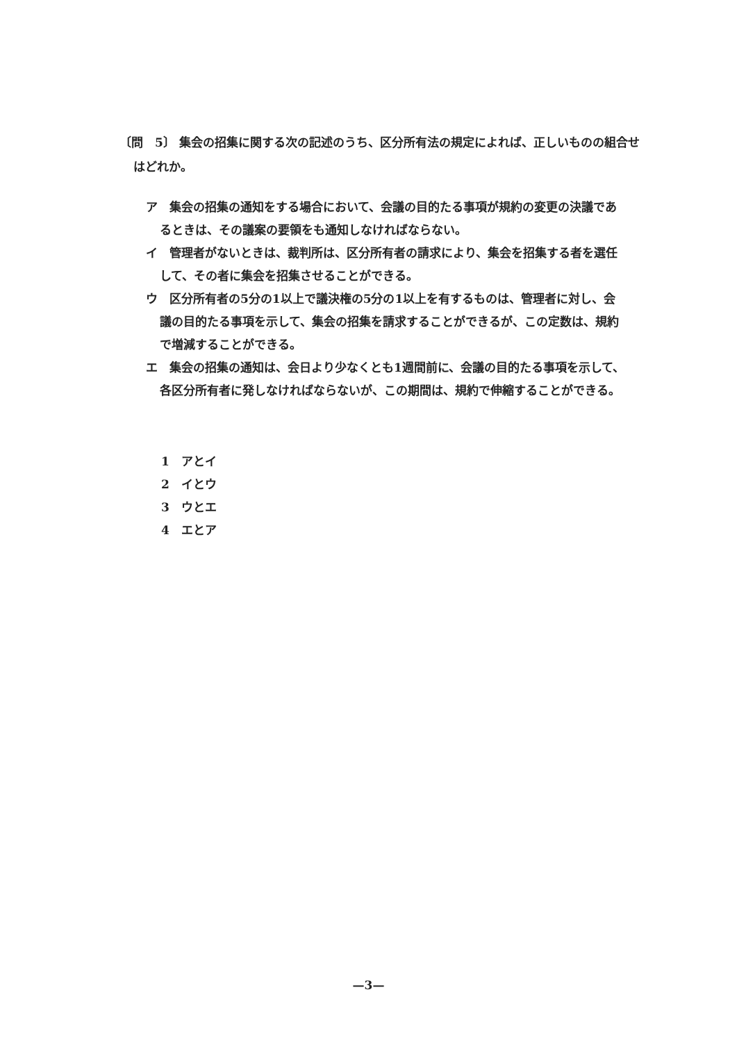〔問　5〕 集会の招集に関する次の記述のうち、区分所有法の規定によれば、正しいものの組合せはどれか。
ア　集会の招集の通知をする場合において、会議の目的たる事項が規約の変更の決議であるときは、その議案の要領をも通知しなければならない。
イ　管理者がないときは、裁判所は、区分所有者の請求により、集会を招集する者を選任して、その者に集会を招集させることができる。
ウ　区分所有者の5分の1以上で議決権の5分の1以上を有するものは、管理者に対し、会議の目的たる事項を示して、集会の招集を請求することができるが、この定数は、規約で増減することができる。
エ　集会の招集の通知は、会日より少なくとも1週間前に、会議の目的たる事項を示して、各区分所有者に発しなければならないが、この期間は、規約で伸縮することができる。
1　アとイ
2　イとウ
3　ウとエ
4　エとア
—3—